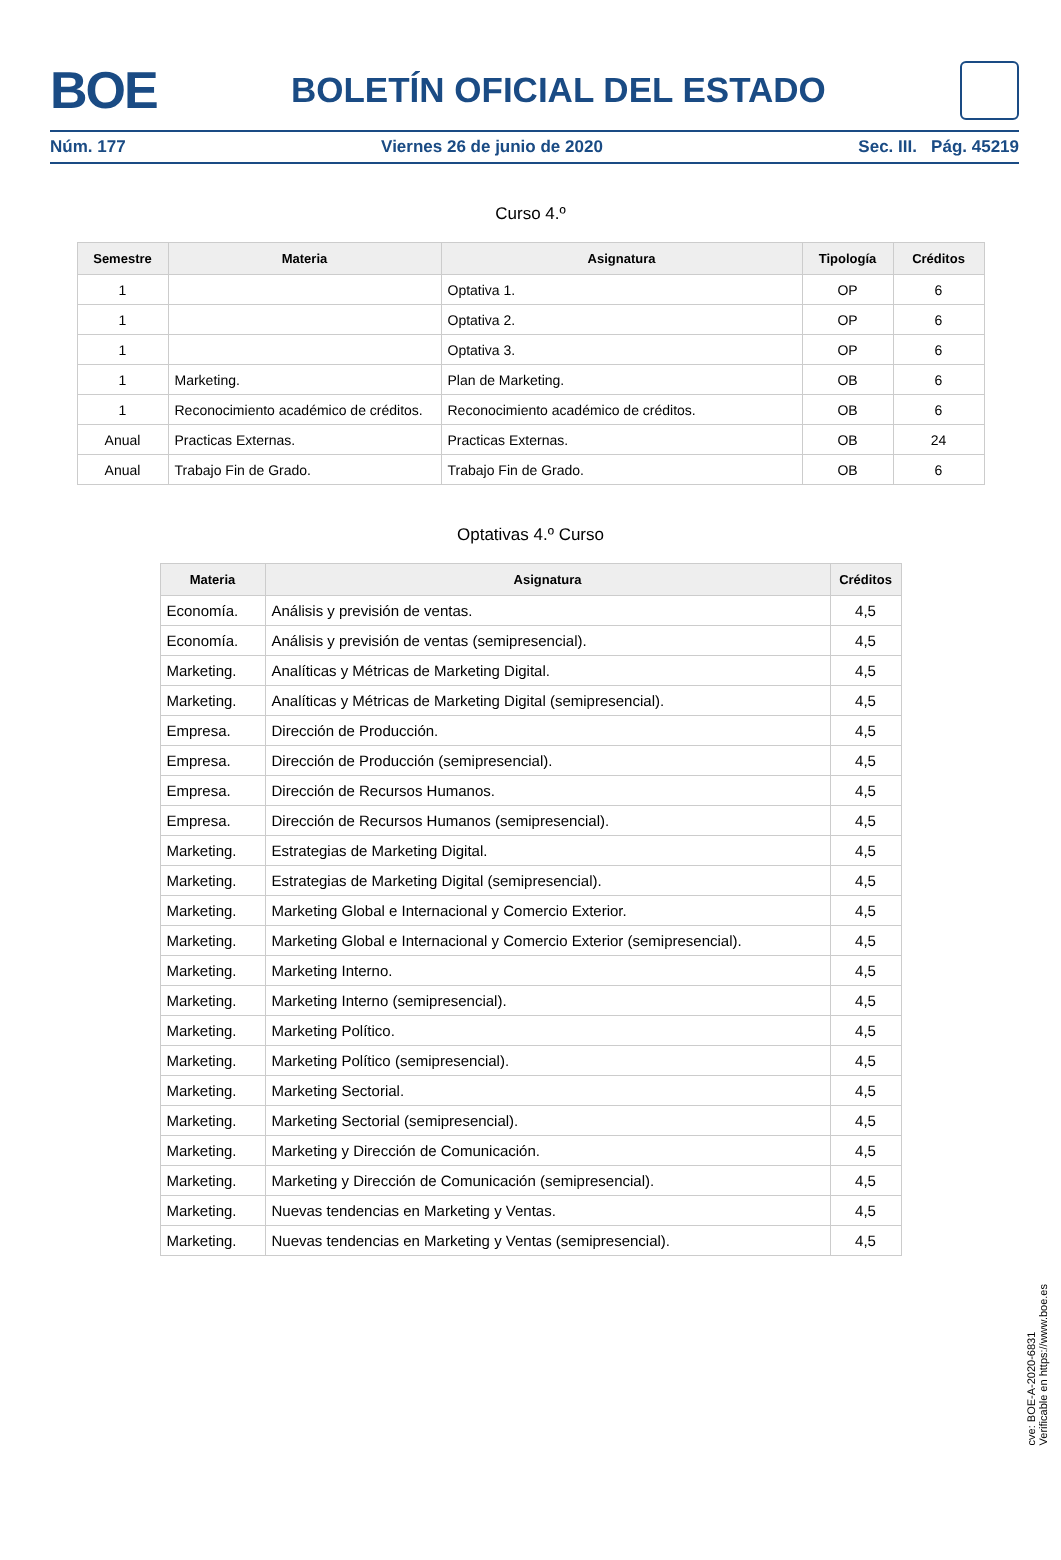BOE
BOLETÍN OFICIAL DEL ESTADO
Núm. 177 Viernes 26 de junio de 2020 Sec. III. Pág. 45219
Curso 4.º
| Semestre | Materia | Asignatura | Tipología | Créditos |
| --- | --- | --- | --- | --- |
| 1 | | Optativa 1. | OP | 6 |
| 1 | | Optativa 2. | OP | 6 |
| 1 | | Optativa 3. | OP | 6 |
| 1 | Marketing. | Plan de Marketing. | OB | 6 |
| 1 | Reconocimiento académico de créditos. | Reconocimiento académico de créditos. | OB | 6 |
| Anual | Practicas Externas. | Practicas Externas. | OB | 24 |
| Anual | Trabajo Fin de Grado. | Trabajo Fin de Grado. | OB | 6 |
Optativas 4.º Curso
| Materia | Asignatura | Créditos |
| --- | --- | --- |
| Economía. | Análisis y previsión de ventas. | 4,5 |
| Economía. | Análisis y previsión de ventas (semipresencial). | 4,5 |
| Marketing. | Analíticas y Métricas de Marketing Digital. | 4,5 |
| Marketing. | Analíticas y Métricas de Marketing Digital (semipresencial). | 4,5 |
| Empresa. | Dirección de Producción. | 4,5 |
| Empresa. | Dirección de Producción (semipresencial). | 4,5 |
| Empresa. | Dirección de Recursos Humanos. | 4,5 |
| Empresa. | Dirección de Recursos Humanos (semipresencial). | 4,5 |
| Marketing. | Estrategias de Marketing Digital. | 4,5 |
| Marketing. | Estrategias de Marketing Digital (semipresencial). | 4,5 |
| Marketing. | Marketing Global e Internacional y Comercio Exterior. | 4,5 |
| Marketing. | Marketing Global e Internacional y Comercio Exterior (semipresencial). | 4,5 |
| Marketing. | Marketing Interno. | 4,5 |
| Marketing. | Marketing Interno (semipresencial). | 4,5 |
| Marketing. | Marketing Político. | 4,5 |
| Marketing. | Marketing Político (semipresencial). | 4,5 |
| Marketing. | Marketing Sectorial. | 4,5 |
| Marketing. | Marketing Sectorial (semipresencial). | 4,5 |
| Marketing. | Marketing y Dirección de Comunicación. | 4,5 |
| Marketing. | Marketing y Dirección de Comunicación (semipresencial). | 4,5 |
| Marketing. | Nuevas tendencias en Marketing y Ventas. | 4,5 |
| Marketing. | Nuevas tendencias en Marketing y Ventas (semipresencial). | 4,5 |
cve: BOE-A-2020-6831
Verificable en https://www.boe.es